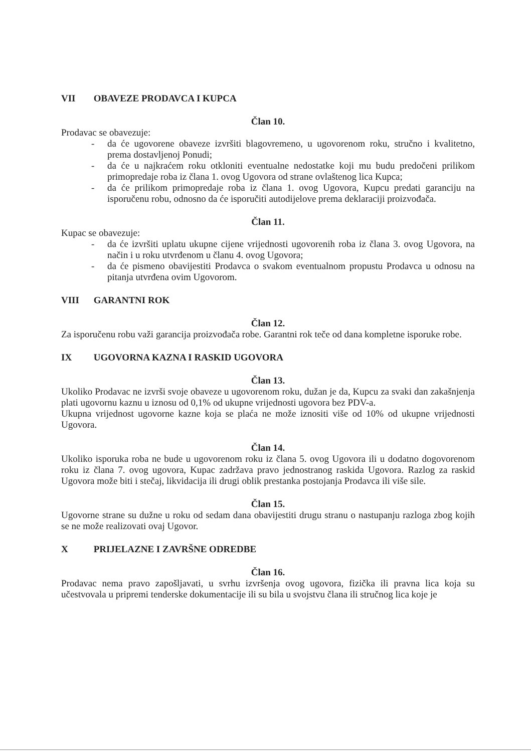VII OBAVEZE PRODAVCA I KUPCA
Član 10.
Prodavac se obavezuje:
- da će ugovorene obaveze izvršiti blagovremeno, u ugovorenom roku, stručno i kvalitetno, prema dostavljenoj Ponudi;
- da će u najkraćem roku otkloniti eventualne nedostatke koji mu budu predočeni prilikom primopredaje roba iz člana 1. ovog Ugovora od strane ovlaštenog lica Kupca;
- da će prilikom primopredaje roba iz člana 1. ovog Ugovora, Kupcu predati garanciju na isporučenu robu, odnosno da će isporučiti autodijelove prema deklaraciji proizvođača.
Član 11.
Kupac se obavezuje:
- da će izvršiti uplatu ukupne cijene vrijednosti ugovorenih roba iz člana 3. ovog Ugovora, na način i u roku utvrđenom u članu 4. ovog Ugovora;
- da će pismeno obavijestiti Prodavca o svakom eventualnom propustu Prodavca u odnosu na pitanja utvrđena ovim Ugovorom.
VIII GARANTNI ROK
Član 12.
Za isporučenu robu važi garancija proizvođača robe. Garantni rok teče od dana kompletne isporuke robe.
IX UGOVORNA KAZNA I RASKID UGOVORA
Član 13.
Ukoliko Prodavac ne izvrši svoje obaveze u ugovorenom roku, dužan je da, Kupcu za svaki dan zakašnjenja plati ugovornu kaznu u iznosu od 0,1% od ukupne vrijednosti ugovora bez PDV-a.
Ukupna vrijednost ugovorne kazne koja se plaća ne može iznositi više od 10% od ukupne vrijednosti Ugovora.
Član 14.
Ukoliko isporuka roba ne bude u ugovorenom roku iz člana 5. ovog Ugovora ili u dodatno dogovorenom roku iz člana 7. ovog ugovora, Kupac zadržava pravo jednostranog raskida Ugovora. Razlog za raskid Ugovora može biti i stečaj, likvidacija ili drugi oblik prestanka postojanja Prodavca ili više sile.
Član 15.
Ugovorne strane su dužne u roku od sedam dana obavijestiti drugu stranu o nastupanju razloga zbog kojih se ne može realizovati ovaj Ugovor.
X PRIJELAZNE I ZAVRŠNE ODREDBE
Član 16.
Prodavac nema pravo zapošljavati, u svrhu izvršenja ovog ugovora, fizička ili pravna lica koja su učestvovala u pripremi tenderske dokumentacije ili su bila u svojstvu člana ili stručnog lica koje je